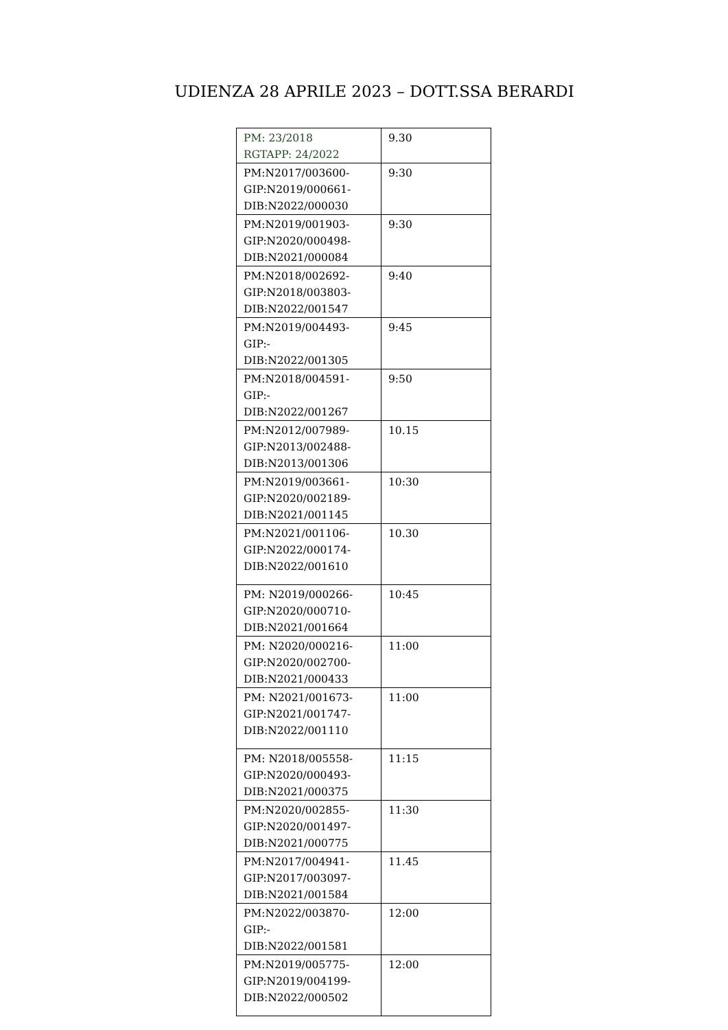UDIENZA 28 APRILE 2023 – DOTT.SSA BERARDI
| PM: 23/2018 RGTAPP: 24/2022 | 9.30 |
| PM:N2017/003600- GIP:N2019/000661- DIB:N2022/000030 | 9:30 |
| PM:N2019/001903- GIP:N2020/000498- DIB:N2021/000084 | 9:30 |
| PM:N2018/002692- GIP:N2018/003803- DIB:N2022/001547 | 9:40 |
| PM:N2019/004493- GIP:- DIB:N2022/001305 | 9:45 |
| PM:N2018/004591- GIP:- DIB:N2022/001267 | 9:50 |
| PM:N2012/007989- GIP:N2013/002488- DIB:N2013/001306 | 10.15 |
| PM:N2019/003661- GIP:N2020/002189- DIB:N2021/001145 | 10:30 |
| PM:N2021/001106- GIP:N2022/000174- DIB:N2022/001610 | 10.30 |
| PM: N2019/000266- GIP:N2020/000710- DIB:N2021/001664 | 10:45 |
| PM: N2020/000216- GIP:N2020/002700- DIB:N2021/000433 | 11:00 |
| PM: N2021/001673- GIP:N2021/001747- DIB:N2022/001110 | 11:00 |
| PM: N2018/005558- GIP:N2020/000493- DIB:N2021/000375 | 11:15 |
| PM:N2020/002855- GIP:N2020/001497- DIB:N2021/000775 | 11:30 |
| PM:N2017/004941- GIP:N2017/003097- DIB:N2021/001584 | 11.45 |
| PM:N2022/003870- GIP:- DIB:N2022/001581 | 12:00 |
| PM:N2019/005775- GIP:N2019/004199- DIB:N2022/000502 | 12:00 |